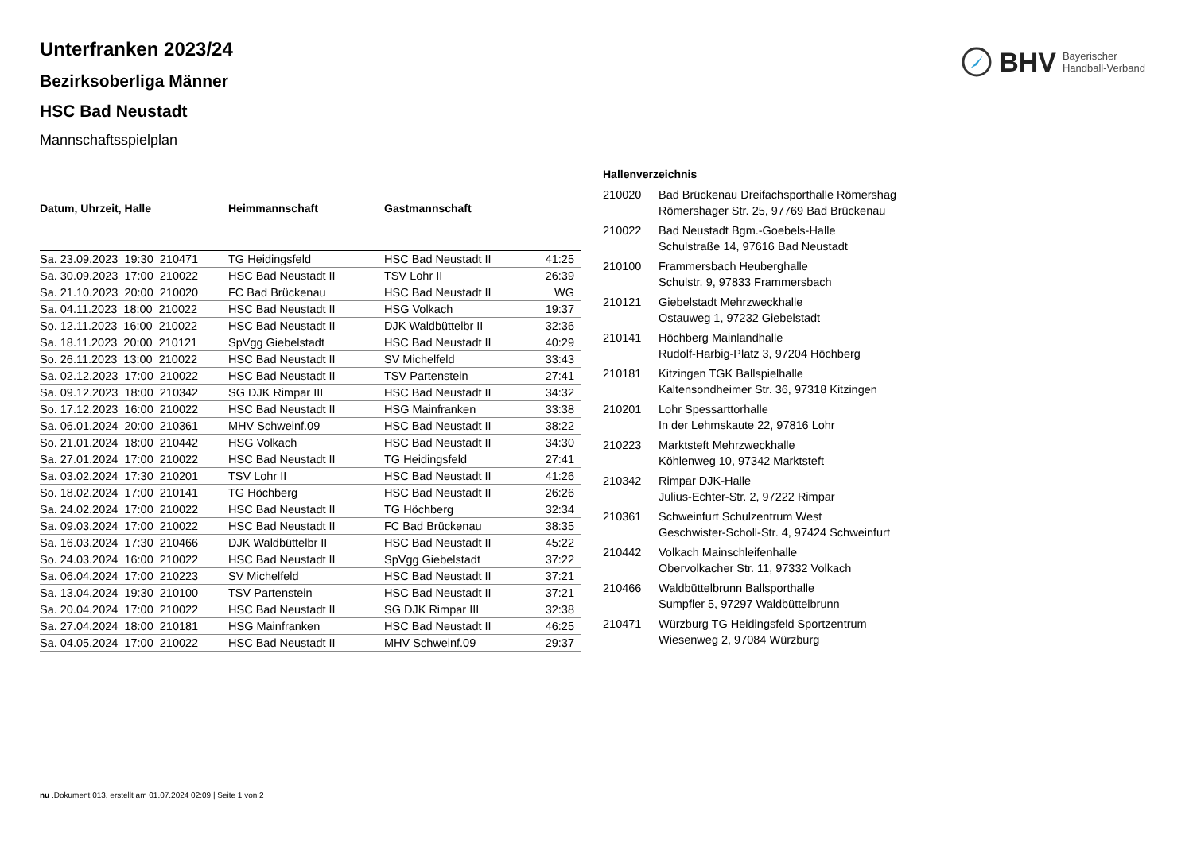BHV Bayerischer
Handball-Verband
Unterfranken 2023/24
Bezirksoberliga Männer
HSC Bad Neustadt
Mannschaftsspielplan
| Datum, Uhrzeit, Halle | Heimmannschaft | Gastmannschaft | |
| --- | --- | --- | --- |
| Sa. 23.09.2023 19:30 210471 | TG Heidingsfeld | HSC Bad Neustadt II | 41:25 |
| Sa. 30.09.2023 17:00 210022 | HSC Bad Neustadt II | TSV Lohr II | 26:39 |
| Sa. 21.10.2023 20:00 210020 | FC Bad Brückenau | HSC Bad Neustadt II | WG |
| Sa. 04.11.2023 18:00 210022 | HSC Bad Neustadt II | HSG Volkach | 19:37 |
| So. 12.11.2023 16:00 210022 | HSC Bad Neustadt II | DJK Waldbüttelbr II | 32:36 |
| Sa. 18.11.2023 20:00 210121 | SpVgg Giebelstadt | HSC Bad Neustadt II | 40:29 |
| So. 26.11.2023 13:00 210022 | HSC Bad Neustadt II | SV Michelfeld | 33:43 |
| Sa. 02.12.2023 17:00 210022 | HSC Bad Neustadt II | TSV Partenstein | 27:41 |
| Sa. 09.12.2023 18:00 210342 | SG DJK Rimpar III | HSC Bad Neustadt II | 34:32 |
| So. 17.12.2023 16:00 210022 | HSC Bad Neustadt II | HSG Mainfranken | 33:38 |
| Sa. 06.01.2024 20:00 210361 | MHV Schweinf.09 | HSC Bad Neustadt II | 38:22 |
| So. 21.01.2024 18:00 210442 | HSG Volkach | HSC Bad Neustadt II | 34:30 |
| Sa. 27.01.2024 17:00 210022 | HSC Bad Neustadt II | TG Heidingsfeld | 27:41 |
| Sa. 03.02.2024 17:30 210201 | TSV Lohr II | HSC Bad Neustadt II | 41:26 |
| So. 18.02.2024 17:00 210141 | TG Höchberg | HSC Bad Neustadt II | 26:26 |
| Sa. 24.02.2024 17:00 210022 | HSC Bad Neustadt II | TG Höchberg | 32:34 |
| Sa. 09.03.2024 17:00 210022 | HSC Bad Neustadt II | FC Bad Brückenau | 38:35 |
| Sa. 16.03.2024 17:30 210466 | DJK Waldbüttelbr II | HSC Bad Neustadt II | 45:22 |
| So. 24.03.2024 16:00 210022 | HSC Bad Neustadt II | SpVgg Giebelstadt | 37:22 |
| Sa. 06.04.2024 17:00 210223 | SV Michelfeld | HSC Bad Neustadt II | 37:21 |
| Sa. 13.04.2024 19:30 210100 | TSV Partenstein | HSC Bad Neustadt II | 37:21 |
| Sa. 20.04.2024 17:00 210022 | HSC Bad Neustadt II | SG DJK Rimpar III | 32:38 |
| Sa. 27.04.2024 18:00 210181 | HSG Mainfranken | HSC Bad Neustadt II | 46:25 |
| Sa. 04.05.2024 17:00 210022 | HSC Bad Neustadt II | MHV Schweinf.09 | 29:37 |
Hallenverzeichnis
| 210020 | Bad Brückenau Dreifachsporthalle Römershag Römershager Str. 25, 97769 Bad Brückenau |
| 210022 | Bad Neustadt Bgm.-Goebels-Halle Schulstraße 14, 97616 Bad Neustadt |
| 210100 | Frammersbach Heuberghalle Schulstr. 9, 97833 Frammersbach |
| 210121 | Giebelstadt Mehrzweckhalle Ostauweg 1, 97232 Giebelstadt |
| 210141 | Höchberg Mainlandhalle Rudolf-Harbig-Platz 3, 97204 Höchberg |
| 210181 | Kitzingen TGK Ballspielhalle Kaltensondheimer Str. 36, 97318 Kitzingen |
| 210201 | Lohr Spessarttorhalle In der Lehmskaute 22, 97816 Lohr |
| 210223 | Marktsteft Mehrzweckhalle Köhlenweg 10, 97342 Marktsteft |
| 210342 | Rimpar DJK-Halle Julius-Echter-Str. 2, 97222 Rimpar |
| 210361 | Schweinfurt Schulzentrum West Geschwister-Scholl-Str. 4, 97424 Schweinfurt |
| 210442 | Volkach Mainschleifenhalle Obervolkacher Str. 11, 97332 Volkach |
| 210466 | Waldbüttelbrunn Ballsporthalle Sumpfler 5, 97297 Waldbüttelbrunn |
| 210471 | Würzburg TG Heidingsfeld Sportzentrum Wiesenweg 2, 97084 Würzburg |
nu .Dokument 013, erstellt am 01.07.2024 02:09 | Seite 1 von 2